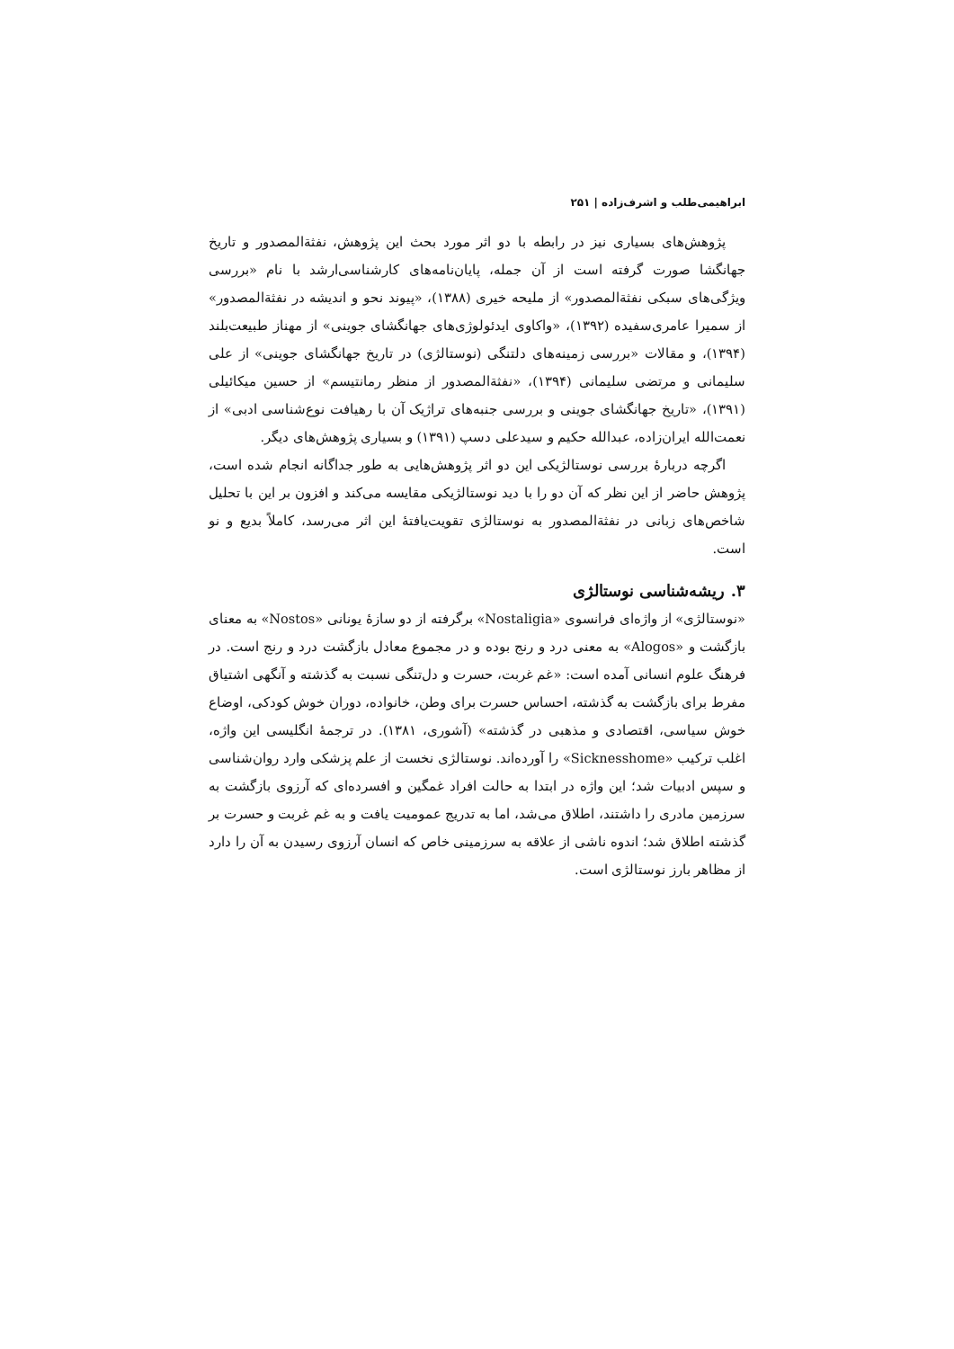ابراهیمی‌طلب و اشرف‌زاده | ۲۵۱
پژوهش‌های بسیاری نیز در رابطه با دو اثر مورد بحث این پژوهش، نفثة‌المصدور و تاریخ جهانگشا صورت گرفته است از آن جمله، پایان‌نامه‌های کارشناسی‌ارشد با نام «بررسی ویژگی‌های سبکی نفثة‌المصدور» از ملیحه خیری (۱۳۸۸)، «پیوند نحو و اندیشه در نفثة‌المصدور» از سمیرا عامری‌سفیده (۱۳۹۲)، «واکاوی ایدئولوژی‌های جهانگشای جوینی» از مهناز طبیعت‌بلند (۱۳۹۴)، و مقالات «بررسی زمینه‌های دلتنگی (نوستالژی) در تاریخ جهانگشای جوینی» از علی سلیمانی و مرتضی سلیمانی (۱۳۹۴)، «نفثة‌المصدور از منظر رمانتیسم» از حسین میکائیلی (۱۳۹۱)، «تاریخ جهانگشای جوینی و بررسی جنبه‌های تراژیک آن با رهیافت نوع‌شناسی ادبی» از نعمت‌الله ایران‌زاده، عبدالله حکیم و سیدعلی دسپ (۱۳۹۱) و بسیاری پژوهش‌های دیگر.
اگرچه دربارهٔ بررسی نوستالژیکی این دو اثر پژوهش‌هایی به طور جداگانه انجام شده است، پژوهش حاضر از این نظر که آن دو را با دید نوستالژیکی مقایسه می‌کند و افزون بر این با تحلیل شاخص‌های زبانی در نفثة‌المصدور به نوستالژی تقویت‌یافتهٔ این اثر می‌رسد، کاملاً بدیع و نو است.
۳. ریشه‌شناسی نوستالژی
«نوستالژی» از واژه‌ای فرانسوی «Nostaligia» برگرفته از دو سازهٔ یونانی «Nostos» به معنای بازگشت و «Alogos» به معنی درد و رنج بوده و در مجموع معادل بازگشت درد و رنج است. در فرهنگ علوم انسانی آمده است: «غم غربت، حسرت و دل‌تنگی نسبت به گذشته و آنگهی اشتیاق مفرط برای بازگشت به گذشته، احساس حسرت برای وطن، خانواده، دوران خوش کودکی، اوضاع خوش سیاسی، اقتصادی و مذهبی در گذشته» (آشوری، ۱۳۸۱). در ترجمهٔ انگلیسی این واژه، اغلب ترکیب «Sicknesshome» را آورده‌اند. نوستالژی نخست از علم پزشکی وارد روان‌شناسی و سپس ادبیات شد؛ این واژه در ابتدا به حالت افراد غمگین و افسرده‌ای که آرزوی بازگشت به سرزمین مادری را داشتند، اطلاق می‌شد، اما به تدریج عمومیت یافت و به غم غربت و حسرت بر گذشته اطلاق شد؛ اندوه ناشی از علاقه به سرزمینی خاص که انسان آرزوی رسیدن به آن را دارد از مظاهر بارز نوستالژی است.